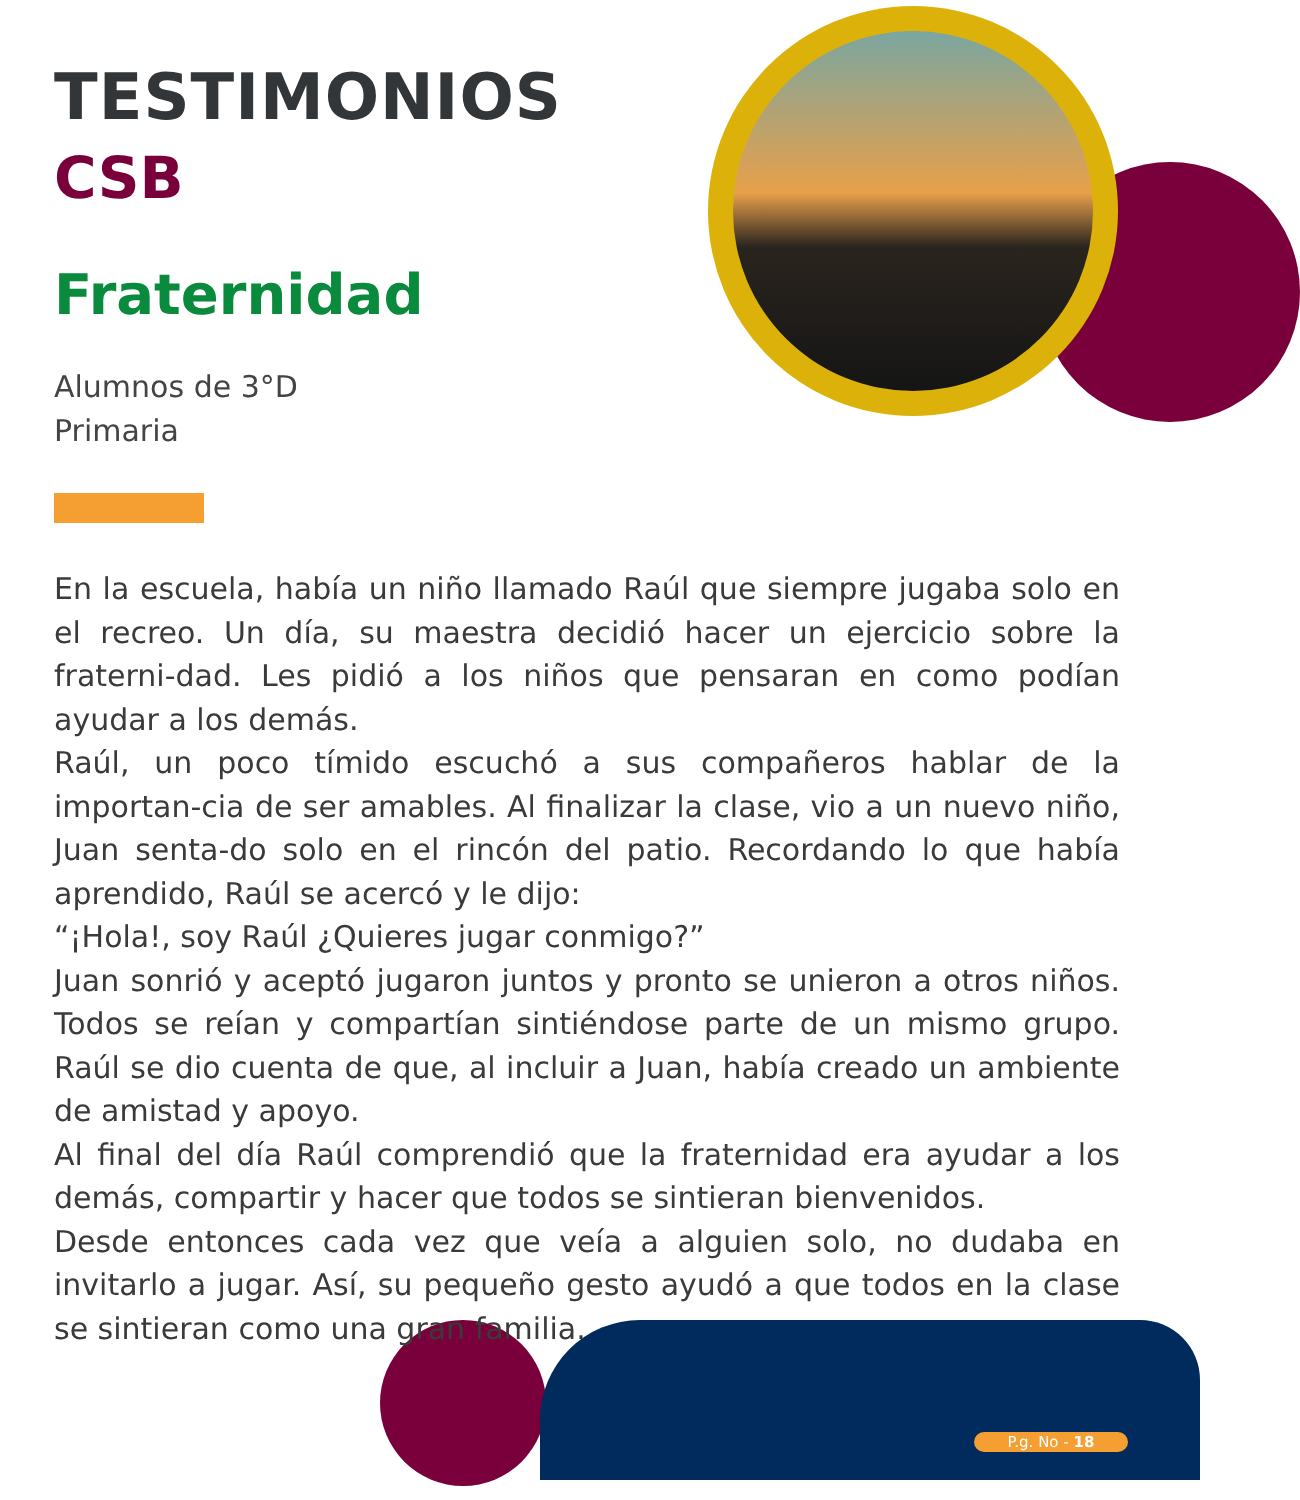TESTIMONIOS
CSB
Fraternidad
Alumnos de 3°D
Primaria
En la escuela, había un niño llamado Raúl que siempre jugaba solo en el recreo. Un día, su maestra decidió hacer un ejercicio sobre la fraterni-dad. Les pidió a los niños que pensaran en como podían ayudar a los demás.
Raúl, un poco tímido escuchó a sus compañeros hablar de la importan-cia de ser amables. Al finalizar la clase, vio a un nuevo niño, Juan senta-do solo en el rincón del patio. Recordando lo que había aprendido, Raúl se acercó y le dijo:
“¡Hola!, soy Raúl ¿Quieres jugar conmigo?”
Juan sonrió y aceptó jugaron juntos y pronto se unieron a otros niños. Todos se reían y compartían sintiéndose parte de un mismo grupo. Raúl se dio cuenta de que, al incluir a Juan, había creado un ambiente de amistad y apoyo.
Al final del día Raúl comprendió que la fraternidad era ayudar a los demás, compartir y hacer que todos se sintieran bienvenidos.
Desde entonces cada vez que veía a alguien solo, no dudaba en invitarlo a jugar. Así, su pequeño gesto ayudó a que todos en la clase se sintieran como una gran familia.
P.g. No - 18